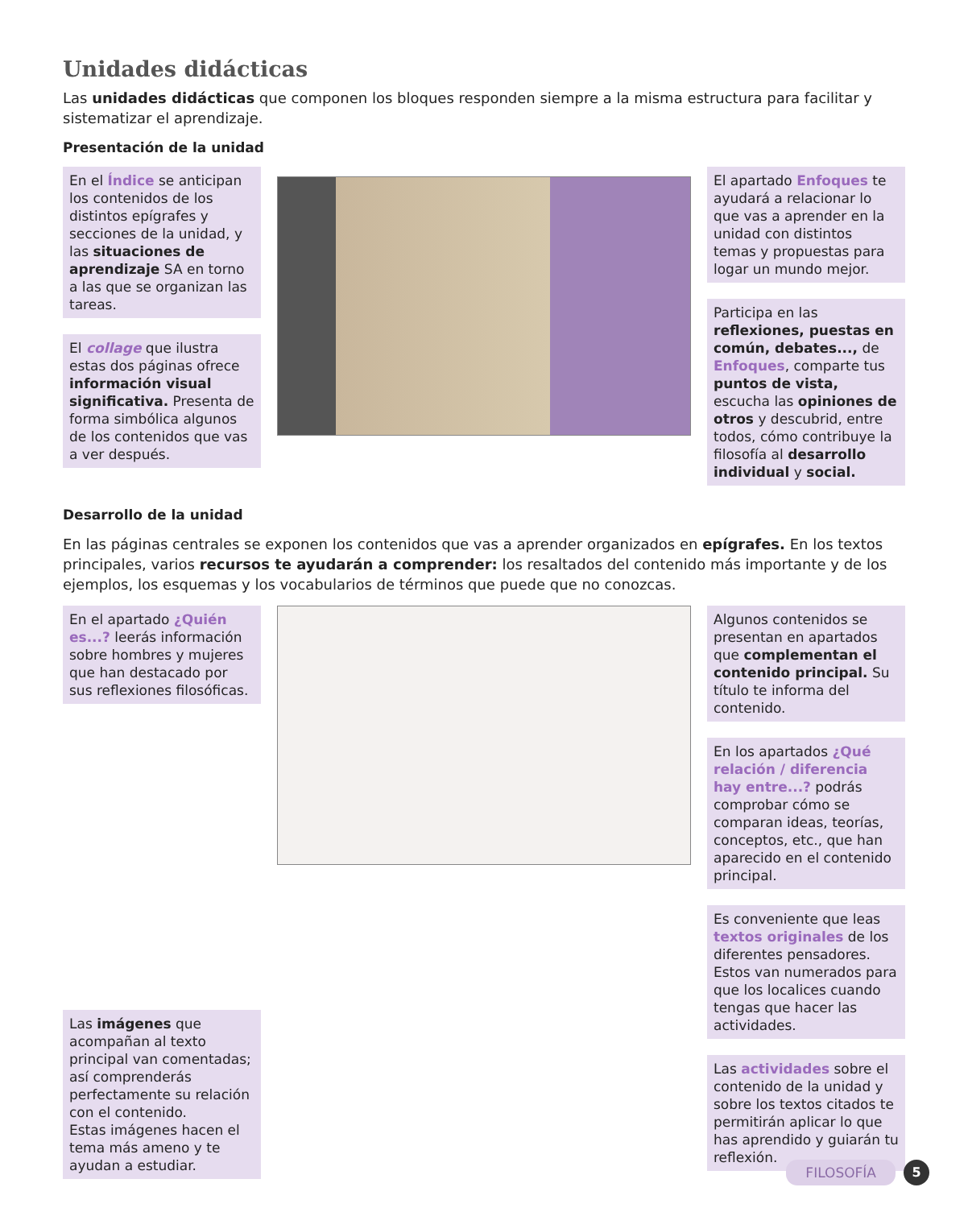Unidades didácticas
Las unidades didácticas que componen los bloques responden siempre a la misma estructura para facilitar y sistematizar el aprendizaje.
Presentación de la unidad
En el Índice se anticipan los contenidos de los distintos epígrafes y secciones de la unidad, y las situaciones de aprendizaje SA en torno a las que se organizan las tareas.
El collage que ilustra estas dos páginas ofrece información visual significativa. Presenta de forma simbólica algunos de los contenidos que vas a ver después.
El apartado Enfoques te ayudará a relacionar lo que vas a aprender en la unidad con distintos temas y propuestas para logar un mundo mejor.
Participa en las reflexiones, puestas en común, debates..., de Enfoques, comparte tus puntos de vista, escucha las opiniones de otros y descubrid, entre todos, cómo contribuye la filosofía al desarrollo individual y social.
Desarrollo de la unidad
En las páginas centrales se exponen los contenidos que vas a aprender organizados en epígrafes. En los textos principales, varios recursos te ayudarán a comprender: los resaltados del contenido más importante y de los ejemplos, los esquemas y los vocabularios de términos que puede que no conozcas.
En el apartado ¿Quién es...? leerás información sobre hombres y mujeres que han destacado por sus reflexiones filosóficas.
Las imágenes que acompañan al texto principal van comentadas; así comprenderás perfectamente su relación con el contenido.
Estas imágenes hacen el tema más ameno y te ayudan a estudiar.
Algunos contenidos se presentan en apartados que complementan el contenido principal. Su título te informa del contenido.
En los apartados ¿Qué relación / diferencia hay entre...? podrás comprobar cómo se comparan ideas, teorías, conceptos, etc., que han aparecido en el contenido principal.
Es conveniente que leas textos originales de los diferentes pensadores. Estos van numerados para que los localices cuando tengas que hacer las actividades.
Las actividades sobre el contenido de la unidad y sobre los textos citados te permitirán aplicar lo que has aprendido y guiarán tu reflexión.
FILOSOFÍA 5